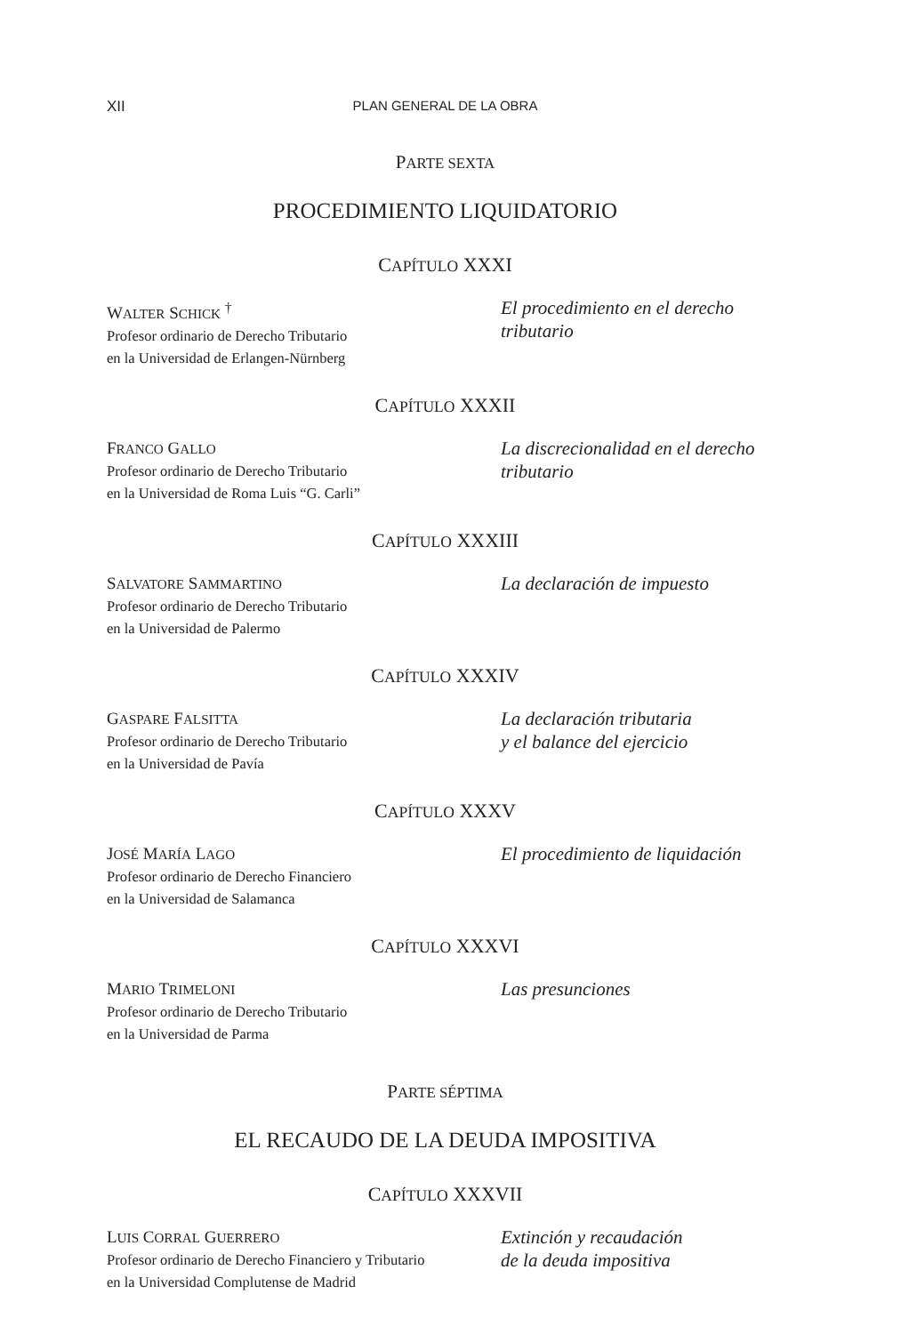XII PLAN GENERAL DE LA OBRA
PARTE SEXTA
PROCEDIMIENTO LIQUIDATORIO
CAPÍTULO XXXI
WALTER SCHICK <sup>†</sup>
Profesor ordinario de Derecho Tributario
en la Universidad de Erlangen-Nürnberg
El procedimiento en el derecho tributario
CAPÍTULO XXXII
FRANCO GALLO
Profesor ordinario de Derecho Tributario
en la Universidad de Roma Luis “G. Carli”
La discrecionalidad en el derecho tributario
CAPÍTULO XXXIII
SALVATORE SAMMARTINO
Profesor ordinario de Derecho Tributario
en la Universidad de Palermo
La declaración de impuesto
CAPÍTULO XXXIV
GASPARE FALSITTA
Profesor ordinario de Derecho Tributario
en la Universidad de Pavía
La declaración tributaria
y el balance del ejercicio
CAPÍTULO XXXV
JOSÉ MARÍA LAGO
Profesor ordinario de Derecho Financiero
en la Universidad de Salamanca
El procedimiento de liquidación
CAPÍTULO XXXVI
MARIO TRIMELONI
Profesor ordinario de Derecho Tributario
en la Universidad de Parma
Las presunciones
PARTE SÉPTIMA
EL RECAUDO DE LA DEUDA IMPOSITIVA
CAPÍTULO XXXVII
LUIS CORRAL GUERRERO
Profesor ordinario de Derecho Financiero y Tributario
en la Universidad Complutense de Madrid
Extinción y recaudación
de la deuda impositiva